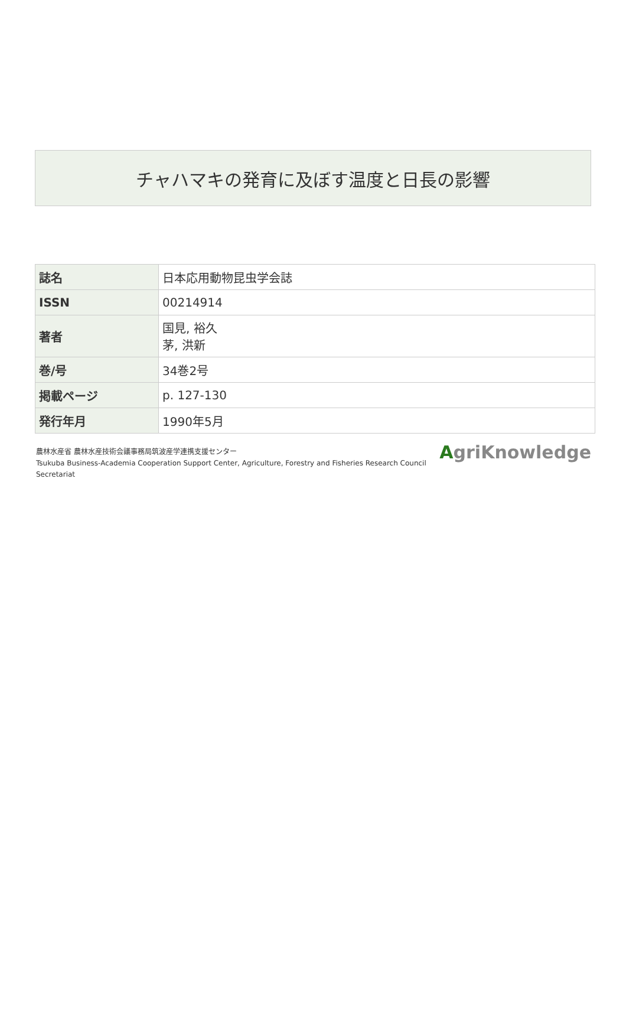チャハマキの発育に及ぼす温度と日長の影響
| 誌名 | 日本応用動物昆虫学会誌 |
| ISSN | 00214914 |
| 著者 | 国見, 裕久 茅, 洪新 |
| 巻/号 | 34巻2号 |
| 掲載ページ | p. 127-130 |
| 発行年月 | 1990年5月 |
農林水産省 農林水産技術会議事務局筑波産学連携支援センター
Tsukuba Business-Academia Cooperation Support Center, Agriculture, Forestry and Fisheries Research Council
Secretariat
AgriKnowledge